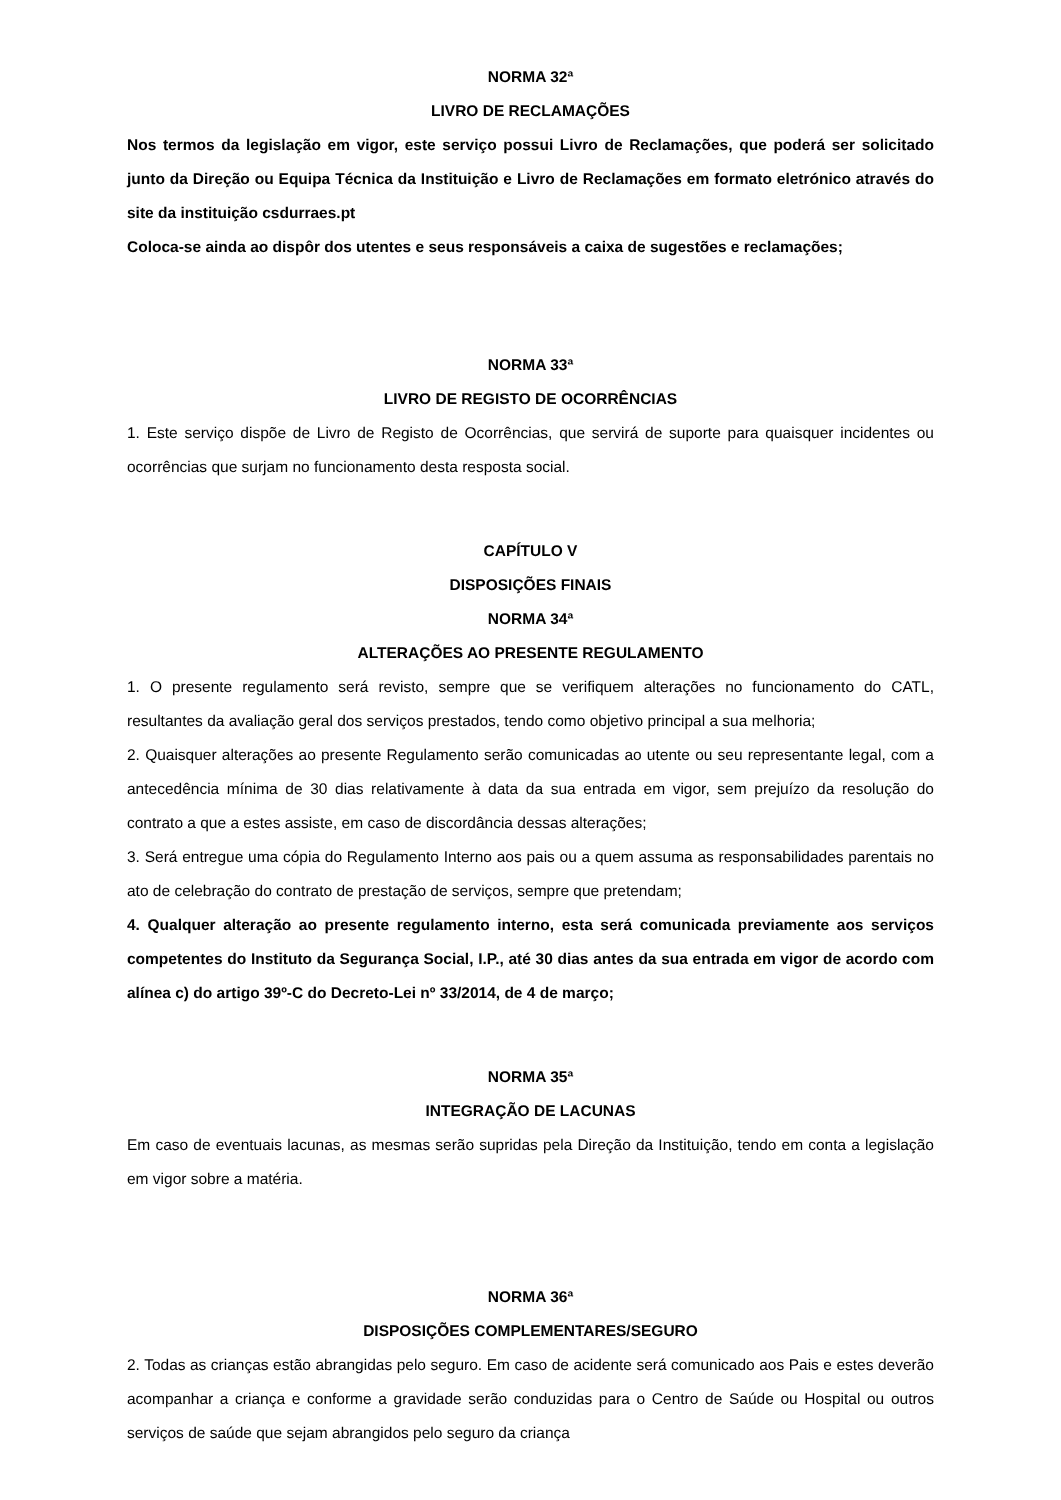NORMA 32ª
LIVRO DE RECLAMAÇÕES
Nos termos da legislação em vigor, este serviço possui Livro de Reclamações, que poderá ser solicitado junto da Direção ou Equipa Técnica da Instituição e Livro de Reclamações em formato eletrónico através do site da instituição csdurraes.pt
Coloca-se ainda ao dispôr dos utentes e seus responsáveis a caixa de sugestões e reclamações;
NORMA 33ª
LIVRO DE REGISTO DE OCORRÊNCIAS
1. Este serviço dispõe de Livro de Registo de Ocorrências, que servirá de suporte para quaisquer incidentes ou ocorrências que surjam no funcionamento desta resposta social.
CAPÍTULO V
DISPOSIÇÕES FINAIS
NORMA 34ª
ALTERAÇÕES AO PRESENTE REGULAMENTO
1. O presente regulamento será revisto, sempre que se verifiquem alterações no funcionamento do CATL, resultantes da avaliação geral dos serviços prestados, tendo como objetivo principal a sua melhoria;
2. Quaisquer alterações ao presente Regulamento serão comunicadas ao utente ou seu representante legal, com a antecedência mínima de 30 dias relativamente à data da sua entrada em vigor, sem prejuízo da resolução do contrato a que a estes assiste, em caso de discordância dessas alterações;
3. Será entregue uma cópia do Regulamento Interno aos pais ou a quem assuma as responsabilidades parentais no ato de celebração do contrato de prestação de serviços, sempre que pretendam;
4. Qualquer alteração ao presente regulamento interno, esta será comunicada previamente aos serviços competentes do Instituto da Segurança Social, I.P., até 30 dias antes da sua entrada em vigor de acordo com alínea c) do artigo 39º-C do Decreto-Lei nº 33/2014, de 4 de março;
NORMA 35ª
INTEGRAÇÃO DE LACUNAS
Em caso de eventuais lacunas, as mesmas serão supridas pela Direção da Instituição, tendo em conta a legislação em vigor sobre a matéria.
NORMA 36ª
DISPOSIÇÕES COMPLEMENTARES/SEGURO
2. Todas as crianças estão abrangidas pelo seguro. Em caso de acidente será comunicado aos Pais e estes deverão acompanhar a criança e conforme a gravidade serão conduzidas para o Centro de Saúde ou Hospital ou outros serviços de saúde que sejam abrangidos pelo seguro da criança